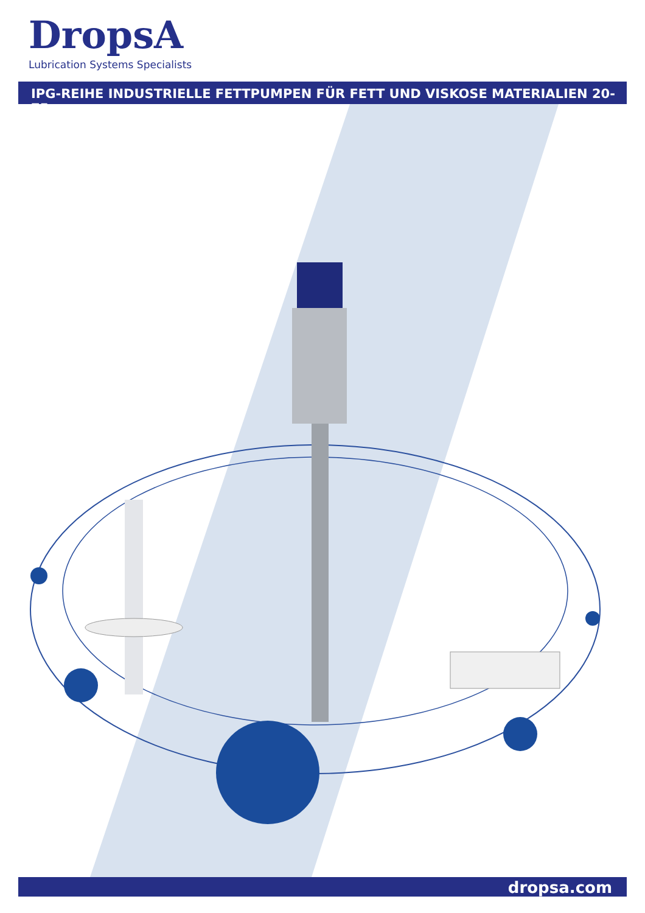DropsA
Lubrication Systems Specialists
IPG-REIHE INDUSTRIELLE FETTPUMPEN FÜR FETT UND VISKOSE MATERIALIEN 20-75
dropsa.com